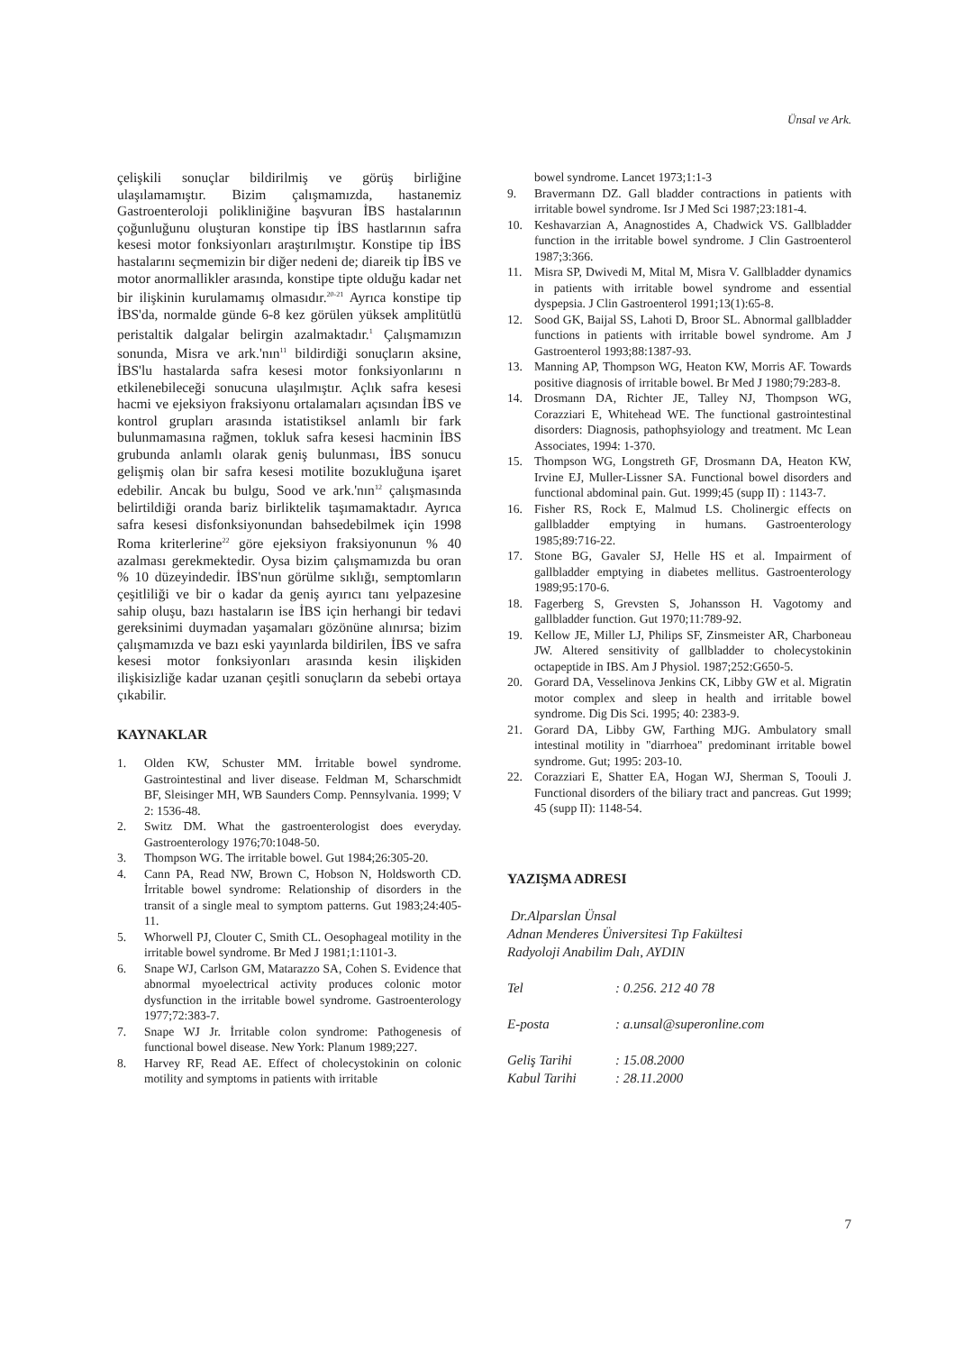Ünsal ve Ark.
çelişkili sonuçlar bildirilmiş ve görüş birliğine ulaşılamamıştır. Bizim çalışmamızda, hastanemiz Gastroenteroloji polikliniğine başvuran İBS hastalarının çoğunluğunu oluşturan konstipe tip İBS hastlarının safra kesesi motor fonksiyonları araştırılmıştır. Konstipe tip İBS hastalarını seçmemizin bir diğer nedeni de; diareik tip İBS ve motor anormallikler arasında, konstipe tipte olduğu kadar net bir ilişkinin kurulamamış olmasıdır.<sup>20-21</sup> Ayrıca konstipe tip İBS'da, normalde günde 6-8 kez görülen yüksek amplitütlü peristaltik dalgalar belirgin azalmaktadır.<sup>1</sup> Çalışmamızın sonunda, Misra ve ark.'nın<sup>11</sup> bildirdiği sonuçların aksine, İBS'lu hastalarda safra kesesi motor fonksiyonlarını n etkilenebileceği sonucuna ulaşılmıştır. Açlık safra kesesi hacmi ve ejeksiyon fraksiyonu ortalamaları açısından İBS ve kontrol grupları arasında istatistiksel anlamlı bir fark bulunmamasına rağmen, tokluk safra kesesi hacminin İBS grubunda anlamlı olarak geniş bulunması, İBS sonucu gelişmiş olan bir safra kesesi motilite bozukluğuna işaret edebilir. Ancak bu bulgu, Sood ve ark.'nın<sup>12</sup> çalışmasında belirtildiği oranda bariz birliktelik taşımamaktadır. Ayrıca safra kesesi disfonksiyonundan bahsedebilmek için 1998 Roma kriterlerine<sup>22</sup> göre ejeksiyon fraksiyonunun % 40 azalması gerekmektedir. Oysa bizim çalışmamızda bu oran % 10 düzeyindedir. İBS'nun görülme sıklığı, semptomların çeşitliliği ve bir o kadar da geniş ayırıcı tanı yelpazesine sahip oluşu, bazı hastaların ise İBS için herhangi bir tedavi gereksinimi duymadan yaşamaları gözönüne alınırsa; bizim çalışmamızda ve bazı eski yayınlarda bildirilen, İBS ve safra kesesi motor fonksiyonları arasında kesin ilişkiden ilişkisizliğe kadar uzanan çeşitli sonuçların da sebebi ortaya çıkabilir.
KAYNAKLAR
1. Olden KW, Schuster MM. İrritable bowel syndrome. Gastrointestinal and liver disease. Feldman M, Scharschmidt BF, Sleisinger MH, WB Saunders Comp. Pennsylvania. 1999; V 2: 1536-48.
2. Switz DM. What the gastroenterologist does everyday. Gastroenterology 1976;70:1048-50.
3. Thompson WG. The irritable bowel. Gut 1984;26:305-20.
4. Cann PA, Read NW, Brown C, Hobson N, Holdsworth CD. İrritable bowel syndrome: Relationship of disorders in the transit of a single meal to symptom patterns. Gut 1983;24:405-11.
5. Whorwell PJ, Clouter C, Smith CL. Oesophageal motility in the irritable bowel syndrome. Br Med J 1981;1:1101-3.
6. Snape WJ, Carlson GM, Matarazzo SA, Cohen S. Evidence that abnormal myoelectrical activity produces colonic motor dysfunction in the irritable bowel syndrome. Gastroenterology 1977;72:383-7.
7. Snape WJ Jr. İrritable colon syndrome: Pathogenesis of functional bowel disease. New York: Planum 1989;227.
8. Harvey RF, Read AE. Effect of cholecystokinin on colonic motility and symptoms in patients with irritable
bowel syndrome. Lancet 1973;1:1-3
9. Bravermann DZ. Gall bladder contractions in patients with irritable bowel syndrome. Isr J Med Sci 1987;23:181-4.
10. Keshavarzian A, Anagnostides A, Chadwick VS. Gallbladder function in the irritable bowel syndrome. J Clin Gastroenterol 1987;3:366.
11. Misra SP, Dwivedi M, Mital M, Misra V. Gallbladder dynamics in patients with irritable bowel syndrome and essential dyspepsia. J Clin Gastroenterol 1991;13(1):65-8.
12. Sood GK, Baijal SS, Lahoti D, Broor SL. Abnormal gallbladder functions in patients with irritable bowel syndrome. Am J Gastroenterol 1993;88:1387-93.
13. Manning AP, Thompson WG, Heaton KW, Morris AF. Towards positive diagnosis of irritable bowel. Br Med J 1980;79:283-8.
14. Drosmann DA, Richter JE, Talley NJ, Thompson WG, Corazziari E, Whitehead WE. The functional gastrointestinal disorders: Diagnosis, pathophsyiology and treatment. Mc Lean Associates, 1994: 1-370.
15. Thompson WG, Longstreth GF, Drosmann DA, Heaton KW, Irvine EJ, Muller-Lissner SA. Functional bowel disorders and functional abdominal pain. Gut. 1999;45 (supp II) : 1143-7.
16. Fisher RS, Rock E, Malmud LS. Cholinergic effects on gallbladder emptying in humans. Gastroenterology 1985;89:716-22.
17. Stone BG, Gavaler SJ, Helle HS et al. Impairment of gallbladder emptying in diabetes mellitus. Gastroenterology 1989;95:170-6.
18. Fagerberg S, Grevsten S, Johansson H. Vagotomy and gallbladder function. Gut 1970;11:789-92.
19. Kellow JE, Miller LJ, Philips SF, Zinsmeister AR, Charboneau JW. Altered sensitivity of gallbladder to cholecystokinin octapeptide in IBS. Am J Physiol. 1987;252:G650-5.
20. Gorard DA, Vesselinova Jenkins CK, Libby GW et al. Migratin motor complex and sleep in health and irritable bowel syndrome. Dig Dis Sci. 1995; 40: 2383-9.
21. Gorard DA, Libby GW, Farthing MJG. Ambulatory small intestinal motility in "diarrhoea" predominant irritable bowel syndrome. Gut; 1995: 203-10.
22. Corazziari E, Shatter EA, Hogan WJ, Sherman S, Toouli J. Functional disorders of the biliary tract and pancreas. Gut 1999; 45 (supp II): 1148-54.
YAZIŞMA ADRESI
Dr.Alparslan Ünsal
Adnan Menderes Üniversitesi Tıp Fakültesi
Radyoloji Anabilim Dalı, AYDIN
| Tel | : 0.256. 212 40 78 |
| E-posta | : a.unsal@superonline.com |
| Geliş Tarihi | : 15.08.2000 |
| Kabul Tarihi | : 28.11.2000 |
7